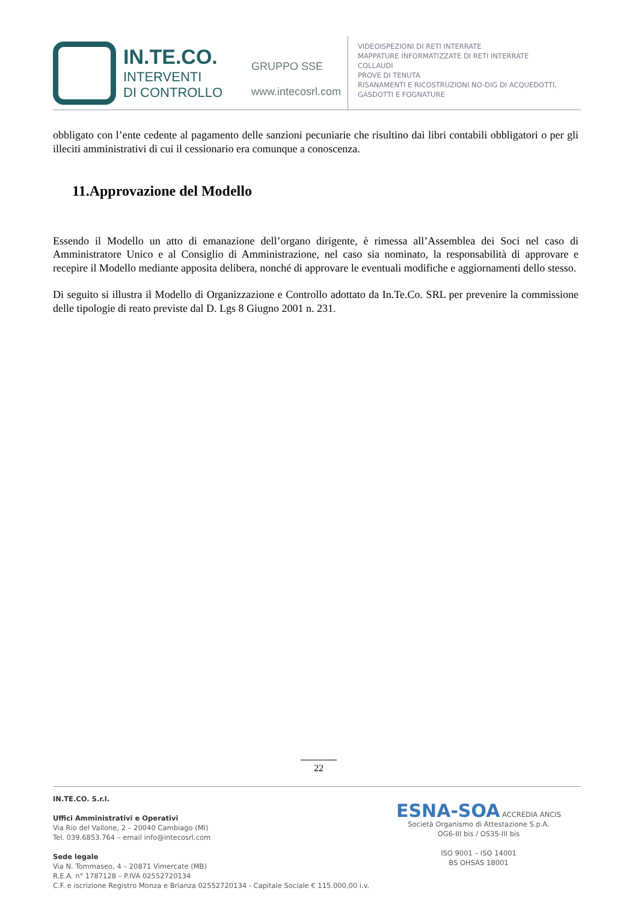IN.TE.CO.
INTERVENTI
DI CONTROLLO
GRUPPO SSE
www.intecosrl.com
VIDEOISPEZIONI DI RETI INTERRATE
MAPPATURE INFORMATIZZATE DI RETI INTERRATE
COLLAUDI
PROVE DI TENUTA
RISANAMENTI E RICOSTRUZIONI NO-DIG DI ACQUEDOTTI,
GASDOTTI E FOGNATURE
obbligato con l’ente cedente al pagamento delle sanzioni pecuniarie che risultino dai libri contabili obbligatori o per gli illeciti amministrativi di cui il cessionario era comunque a conoscenza.
11.Approvazione del Modello
Essendo il Modello un atto di emanazione dell’organo dirigente, è rimessa all’Assemblea dei Soci nel caso di Amministratore Unico e al Consiglio di Amministrazione, nel caso sia nominato, la responsabilità di approvare e recepire il Modello mediante apposita delibera, nonché di approvare le eventuali modifiche e aggiornamenti dello stesso.
Di seguito si illustra il Modello di Organizzazione e Controllo adottato da In.Te.Co. SRL per prevenire la commissione delle tipologie di reato previste dal D. Lgs 8 Giugno 2001 n. 231.
22
IN.TE.CO. S.r.l.
Uffici Amministrativi e Operativi
Via Rio del Vallone, 2 – 20040 Cambiago (MI)
Tel. 039.6853.764 – email info@intecosrl.com
Sede legale
Via N. Tommaseo, 4 – 20871 Vimercate (MB)
R.E.A. n° 1787128 – P.IVA 02552720134
C.F. e iscrizione Registro Monza e Brianza 02552720134 - Capitale Sociale € 115.000,00 i.v.
ESNA-SOA ACCREDIA ANCIS
Società Organismo di Attestazione S.p.A.
OG6-III bis / OS35-III bis
ISO 9001 – ISO 14001
BS OHSAS 18001